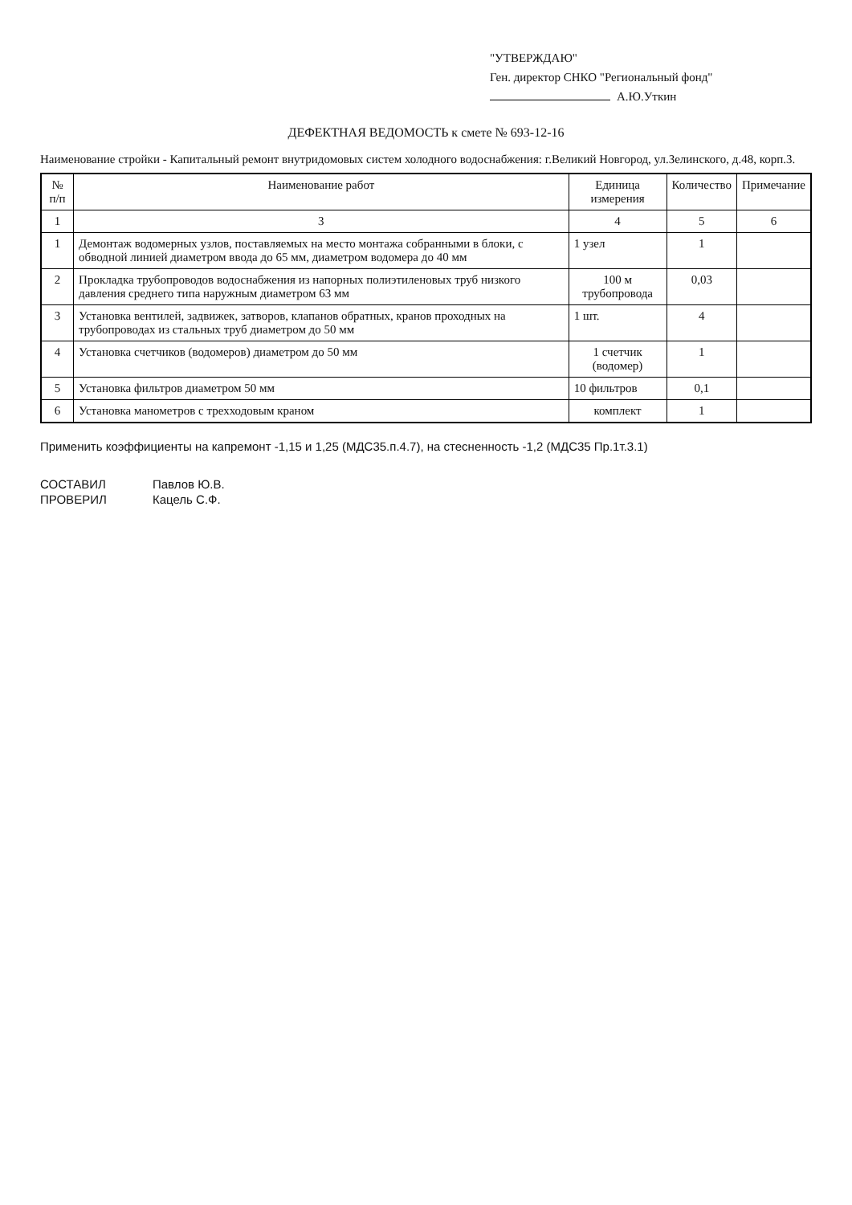"УТВЕРЖДАЮ"
Ген. директор СНКО "Региональный фонд"
А.Ю.Уткин
ДЕФЕКТНАЯ ВЕДОМОСТЬ к смете № 693-12-16
Наименование стройки - Капитальный ремонт внутридомовых систем холодного водоснабжения: г.Великий Новгород, ул.Зелинского, д.48, корп.3.
| № п/п | Наименование работ | Единица измерения | Количество | Примечание |
| --- | --- | --- | --- | --- |
| 1 | 3 | 4 | 5 | 6 |
| 1 | Демонтаж водомерных узлов, поставляемых на место монтажа собранными в блоки, с обводной линией диаметром ввода до 65 мм, диаметром водомера до 40 мм | 1 узел | 1 | |
| 2 | Прокладка трубопроводов водоснабжения из напорных полиэтиленовых труб низкого давления среднего типа наружным диаметром 63 мм | 100 м трубопровода | 0,03 | |
| 3 | Установка вентилей, задвижек, затворов, клапанов обратных, кранов проходных на трубопроводах из стальных труб диаметром до 50 мм | 1 шт. | 4 | |
| 4 | Установка счетчиков (водомеров) диаметром до 50 мм | 1 счетчик (водомер) | 1 | |
| 5 | Установка фильтров диаметром 50 мм | 10 фильтров | 0,1 | |
| 6 | Установка манометров с трехходовым краном | комплект | 1 | |
Применить коэффициенты на капремонт -1,15 и 1,25 (МДС35.п.4.7), на стесненность -1,2 (МДС35 Пр.1т.3.1)
СОСТАВИЛ Павлов Ю.В. ПРОВЕРИЛ Кацель С.Ф.